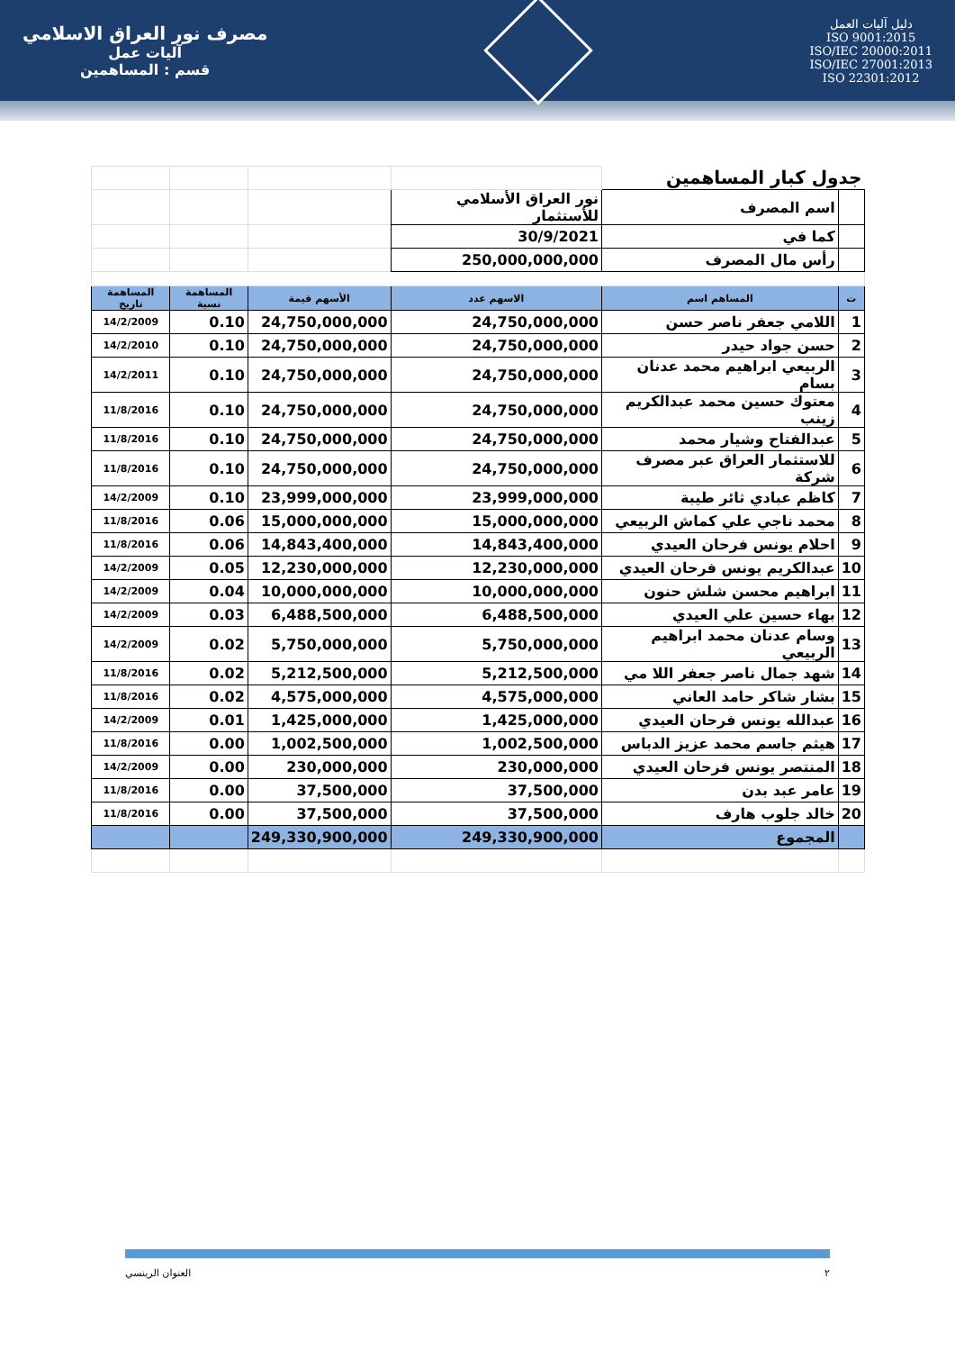مصرف نور العراق الاسلامي
آليات عمل
قسم : المساهمين
دليل آليات العمل
ISO 9001:2015
ISO/IEC 20000:2011
ISO/IEC 27001:2013
ISO 22301:2012
| جدول كبار المساهمين | | | | | |
| | اسم المصرف | نور العراق الأسلامي للأستثمار | | | |
| | كما في | 30/9/2021 | | | |
| | رأس مال المصرف | 250,000,000,000 | | | |
| ت | المساهم اسم | الاسهم عدد | الأسهم قيمة | المساهمة نسبة | المساهمة تاريخ |
| 1 | اللامي جعفر ناصر حسن | 24,750,000,000 | 24,750,000,000 | 0.10 | 14/2/2009 |
| 2 | حسن جواد حيدر | 24,750,000,000 | 24,750,000,000 | 0.10 | 14/2/2010 |
| 3 | الربيعي ابراهيم محمد عدنان بسام | 24,750,000,000 | 24,750,000,000 | 0.10 | 14/2/2011 |
| 4 | معتوك حسين محمد عبدالكريم زينب | 24,750,000,000 | 24,750,000,000 | 0.10 | 11/8/2016 |
| 5 | عبدالفتاح وشيار محمد | 24,750,000,000 | 24,750,000,000 | 0.10 | 11/8/2016 |
| 6 | للاستثمار العراق عبر مصرف شركة | 24,750,000,000 | 24,750,000,000 | 0.10 | 11/8/2016 |
| 7 | كاظم عبادي ثائر طيبة | 23,999,000,000 | 23,999,000,000 | 0.10 | 14/2/2009 |
| 8 | محمد ناجي علي كماش الربيعي | 15,000,000,000 | 15,000,000,000 | 0.06 | 11/8/2016 |
| 9 | احلام يونس فرحان العيدي | 14,843,400,000 | 14,843,400,000 | 0.06 | 11/8/2016 |
| 10 | عبدالكريم يونس فرحان العيدي | 12,230,000,000 | 12,230,000,000 | 0.05 | 14/2/2009 |
| 11 | ابراهيم محسن شلش حنون | 10,000,000,000 | 10,000,000,000 | 0.04 | 14/2/2009 |
| 12 | بهاء حسين علي العيدي | 6,488,500,000 | 6,488,500,000 | 0.03 | 14/2/2009 |
| 13 | وسام عدنان محمد ابراهيم الربيعي | 5,750,000,000 | 5,750,000,000 | 0.02 | 14/2/2009 |
| 14 | شهد جمال ناصر جعفر اللا مي | 5,212,500,000 | 5,212,500,000 | 0.02 | 11/8/2016 |
| 15 | بشار شاكر حامد العاني | 4,575,000,000 | 4,575,000,000 | 0.02 | 11/8/2016 |
| 16 | عبدالله يونس فرحان العيدي | 1,425,000,000 | 1,425,000,000 | 0.01 | 14/2/2009 |
| 17 | هيثم جاسم محمد عزيز الدباس | 1,002,500,000 | 1,002,500,000 | 0.00 | 11/8/2016 |
| 18 | المنتصر يونس فرحان العيدي | 230,000,000 | 230,000,000 | 0.00 | 14/2/2009 |
| 19 | عامر عبد بدن | 37,500,000 | 37,500,000 | 0.00 | 11/8/2016 |
| 20 | خالد جلوب هارف | 37,500,000 | 37,500,000 | 0.00 | 11/8/2016 |
| | المجموع | 249,330,900,000 | 249,330,900,000 | | |
العنوان الرينسي ٢